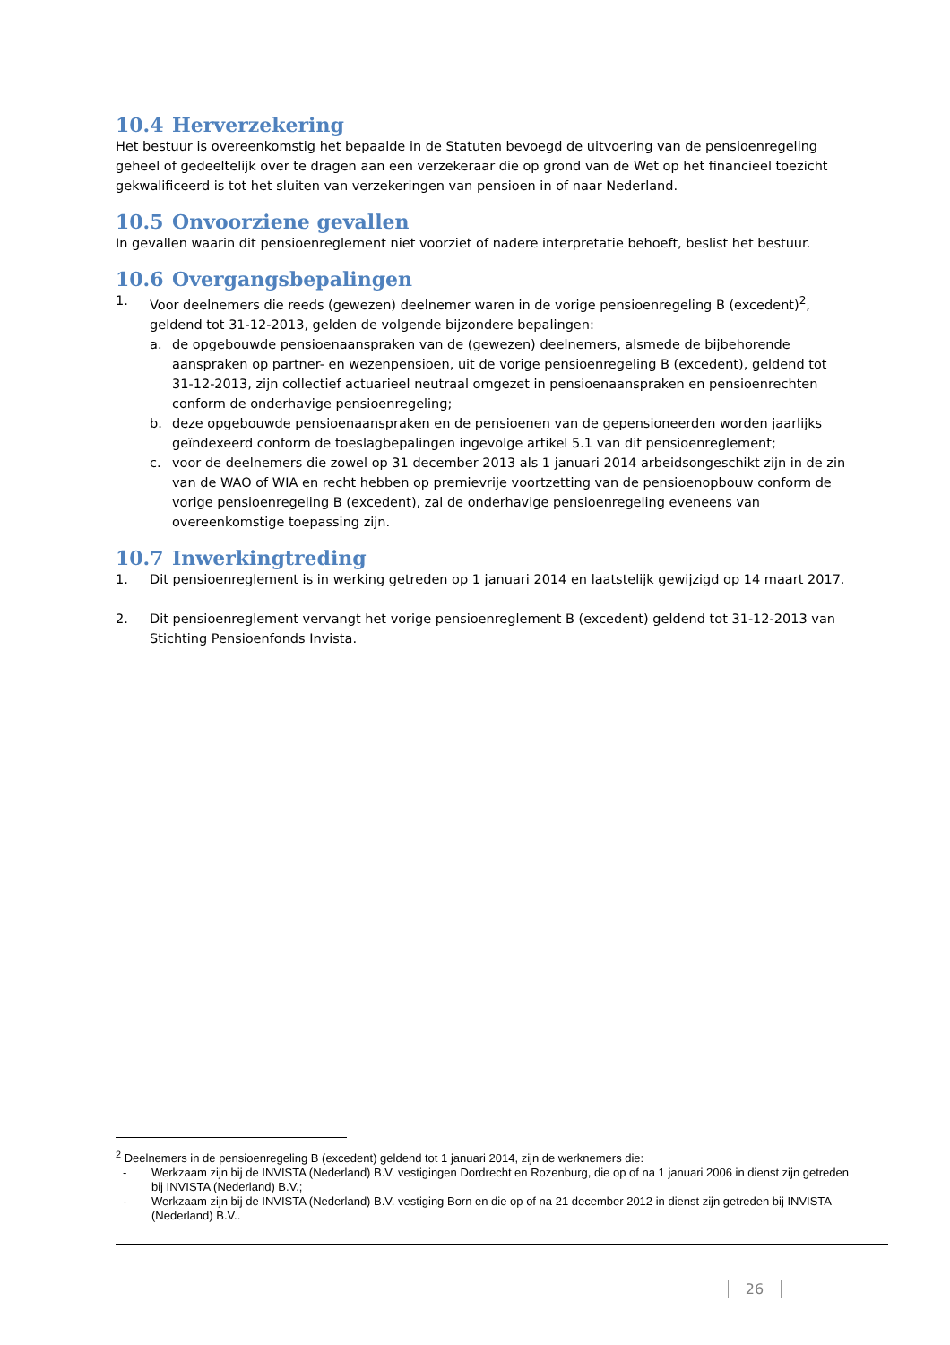10.4 Herverzekering
Het bestuur is overeenkomstig het bepaalde in de Statuten bevoegd de uitvoering van de pensioenregeling geheel of gedeeltelijk over te dragen aan een verzekeraar die op grond van de Wet op het financieel toezicht gekwalificeerd is tot het sluiten van verzekeringen van pensioen in of naar Nederland.
10.5 Onvoorziene gevallen
In gevallen waarin dit pensioenreglement niet voorziet of nadere interpretatie behoeft, beslist het bestuur.
10.6 Overgangsbepalingen
1. Voor deelnemers die reeds (gewezen) deelnemer waren in de vorige pensioenregeling B (excedent)<sup>2</sup>, geldend tot 31-12-2013, gelden de volgende bijzondere bepalingen:
a. de opgebouwde pensioenaanspraken van de (gewezen) deelnemers, alsmede de bijbehorende aanspraken op partner- en wezenpensioen, uit de vorige pensioenregeling B (excedent), geldend tot 31-12-2013, zijn collectief actuarieel neutraal omgezet in pensioenaanspraken en pensioenrechten conform de onderhavige pensioenregeling;
b. deze opgebouwde pensioenaanspraken en de pensioenen van de gepensioneerden worden jaarlijks geïndexeerd conform de toeslagbepalingen ingevolge artikel 5.1 van dit pensioenreglement;
c. voor de deelnemers die zowel op 31 december 2013 als 1 januari 2014 arbeidsongeschikt zijn in de zin van de WAO of WIA en recht hebben op premievrije voortzetting van de pensioenopbouw conform de vorige pensioenregeling B (excedent), zal de onderhavige pensioenregeling eveneens van overeenkomstige toepassing zijn.
10.7 Inwerkingtreding
1. Dit pensioenreglement is in werking getreden op 1 januari 2014 en laatstelijk gewijzigd op 14 maart 2017.
2. Dit pensioenreglement vervangt het vorige pensioenreglement B (excedent) geldend tot 31-12-2013 van Stichting Pensioenfonds Invista.
<sup>2</sup> Deelnemers in de pensioenregeling B (excedent) geldend tot 1 januari 2014, zijn de werknemers die:
- Werkzaam zijn bij de INVISTA (Nederland) B.V. vestigingen Dordrecht en Rozenburg, die op of na 1 januari 2006 in dienst zijn getreden bij INVISTA (Nederland) B.V.;
- Werkzaam zijn bij de INVISTA (Nederland) B.V. vestiging Born en die op of na 21 december 2012 in dienst zijn getreden bij INVISTA (Nederland) B.V..
26